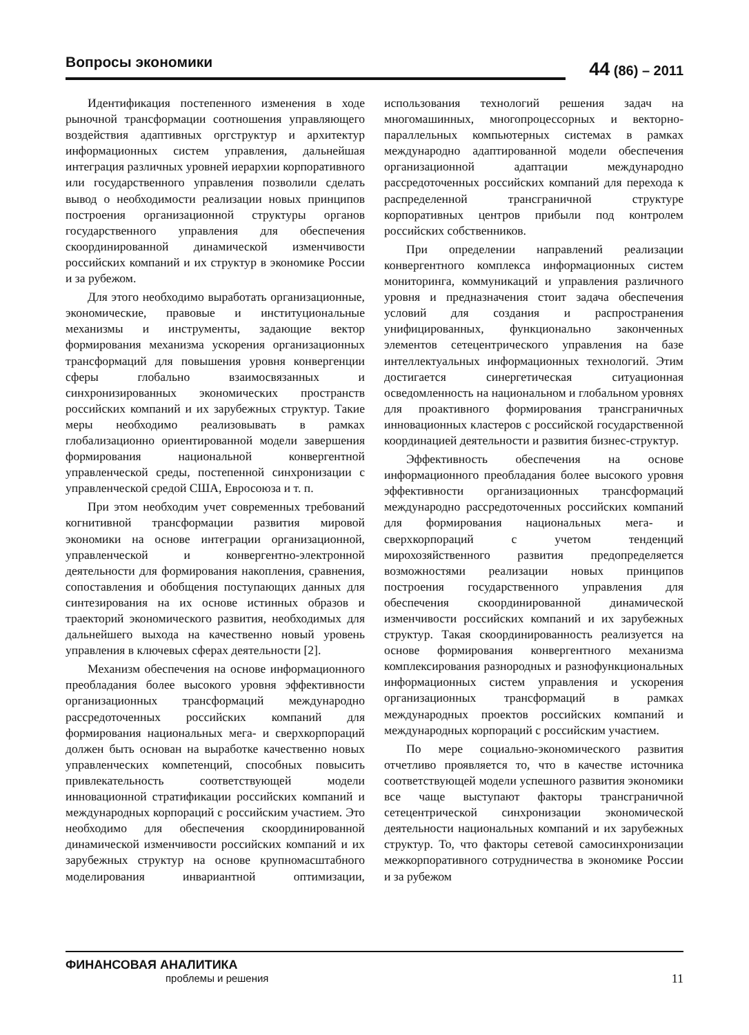Вопросы экономики
44 (86) – 2011
Идентификация постепенного изменения в ходе рыночной трансформации соотношения управляющего воздействия адаптивных оргструктур и архитектур информационных систем управления, дальнейшая интеграция различных уровней иерархии корпоративного или государственного управления позволили сделать вывод о необходимости реализации новых принципов построения организационной структуры органов государственного управления для обеспечения скоординированной динамической изменчивости российских компаний и их структур в экономике России и за рубежом.
Для этого необходимо выработать организационные, экономические, правовые и институциональные механизмы и инструменты, задающие вектор формирования механизма ускорения организационных трансформаций для повышения уровня конвергенции сферы глобально взаимосвязанных и синхронизированных экономических пространств российских компаний и их зарубежных структур. Такие меры необходимо реализовывать в рамках глобализационно ориентированной модели завершения формирования национальной конвергентной управленческой среды, постепенной синхронизации с управленческой средой США, Евросоюза и т. п.
При этом необходим учет современных требований когнитивной трансформации развития мировой экономики на основе интеграции организационной, управленческой и конвергентно-электронной деятельности для формирования накопления, сравнения, сопоставления и обобщения поступающих данных для синтезирования на их основе истинных образов и траекторий экономического развития, необходимых для дальнейшего выхода на качественно новый уровень управления в ключевых сферах деятельности [2].
Механизм обеспечения на основе информационного преобладания более высокого уровня эффективности организационных трансформаций международно рассредоточенных российских компаний для формирования национальных мега- и сверхкорпораций должен быть основан на выработке качественно новых управленческих компетенций, способных повысить привлекательность соответствующей модели инновационной стратификации российских компаний и международных корпораций с российским участием. Это необходимо для обеспечения скоординированной динамической изменчивости российских компаний и их зарубежных структур на основе крупномасштабного моделирования инвариантной оптимизации, использования технологий решения задач на многомашинных, многопроцессорных и векторно-параллельных компьютерных системах в рамках международно адаптированной модели обеспечения организационной адаптации международно рассредоточенных российских компаний для перехода к распределенной трансграничной структуре корпоративных центров прибыли под контролем российских собственников.
При определении направлений реализации конвергентного комплекса информационных систем мониторинга, коммуникаций и управления различного уровня и предназначения стоит задача обеспечения условий для создания и распространения унифицированных, функционально законченных элементов сетецентрического управления на базе интеллектуальных информационных технологий. Этим достигается синергетическая ситуационная осведомленность на национальном и глобальном уровнях для проактивного формирования трансграничных инновационных кластеров с российской государственной координацией деятельности и развития бизнес-структур.
Эффективность обеспечения на основе информационного преобладания более высокого уровня эффективности организационных трансформаций международно рассредоточенных российских компаний для формирования национальных мега- и сверхкорпораций с учетом тенденций мирохозяйственного развития предопределяется возможностями реализации новых принципов построения государственного управления для обеспечения скоординированной динамической изменчивости российских компаний и их зарубежных структур. Такая скоординированность реализуется на основе формирования конвергентного механизма комплексирования разнородных и разнофункциональных информационных систем управления и ускорения организационных трансформаций в рамках международных проектов российских компаний и международных корпораций с российским участием.
По мере социально-экономического развития отчетливо проявляется то, что в качестве источника соответствующей модели успешного развития экономики все чаще выступают факторы трансграничной сетецентрической синхронизации экономической деятельности национальных компаний и их зарубежных структур. То, что факторы сетевой самосинхронизации межкорпоративного сотрудничества в экономике России и за рубежом
ФИНАНСОВАЯ АНАЛИТИКА
проблемы и решения
11